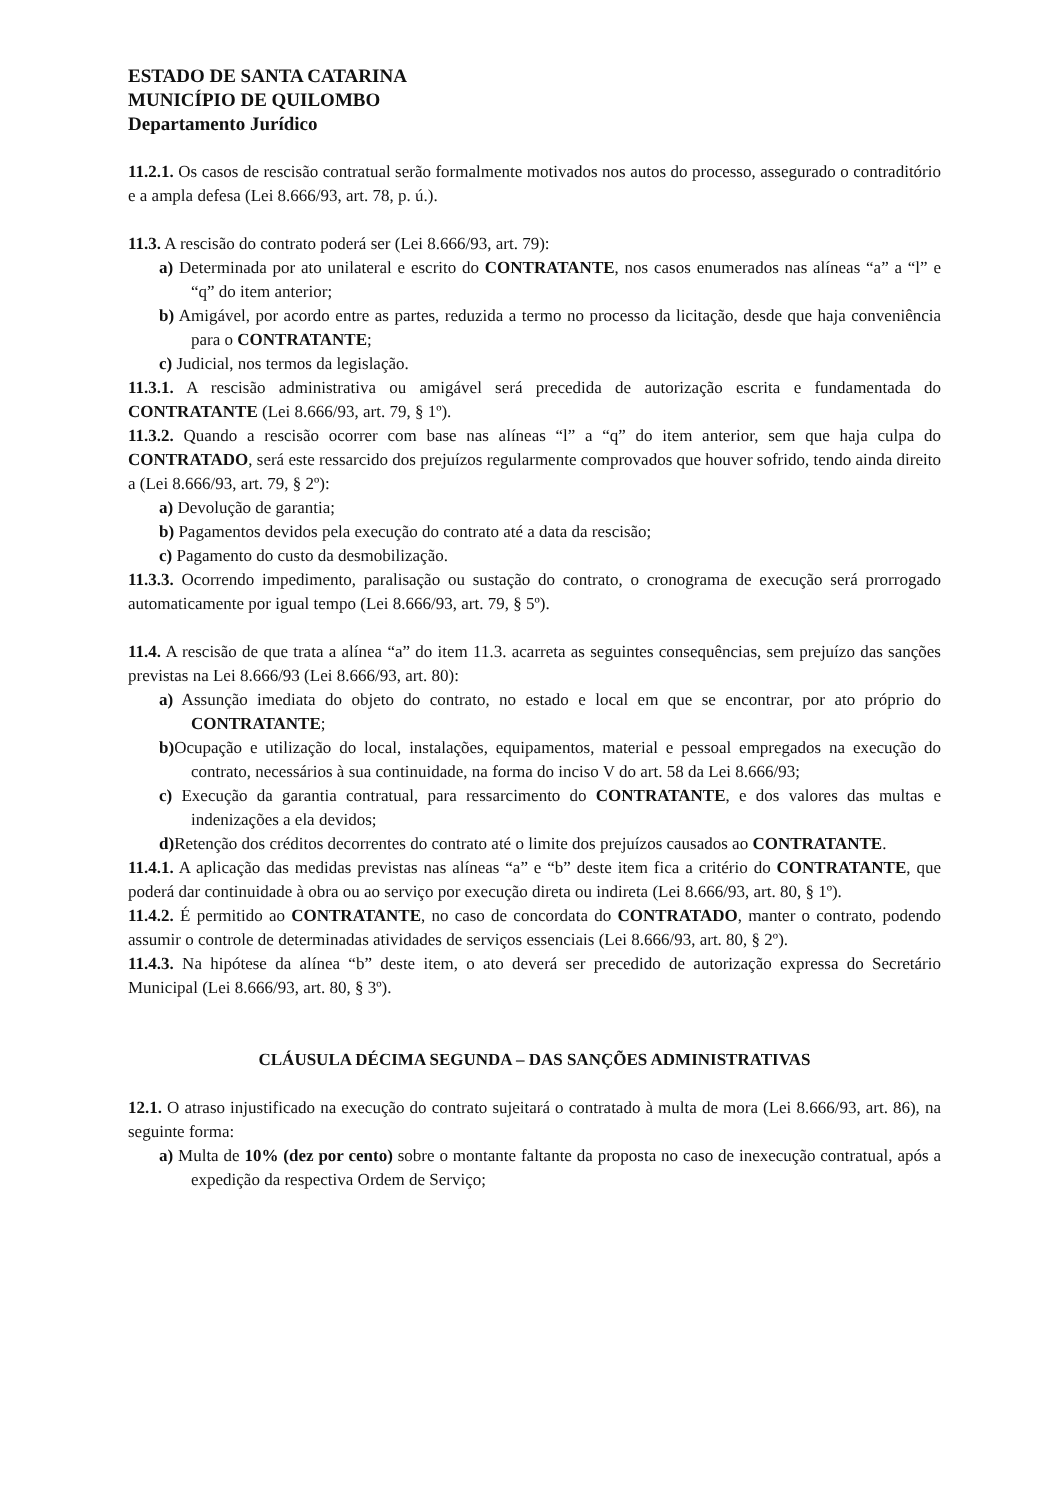ESTADO DE SANTA CATARINA
MUNICÍPIO DE QUILOMBO
Departamento Jurídico
11.2.1. Os casos de rescisão contratual serão formalmente motivados nos autos do processo, assegurado o contraditório e a ampla defesa (Lei 8.666/93, art. 78, p. ú.).
11.3. A rescisão do contrato poderá ser (Lei 8.666/93, art. 79):
a) Determinada por ato unilateral e escrito do CONTRATANTE, nos casos enumerados nas alíneas “a” a “l” e “q” do item anterior;
b) Amigável, por acordo entre as partes, reduzida a termo no processo da licitação, desde que haja conveniência para o CONTRATANTE;
c) Judicial, nos termos da legislação.
11.3.1. A rescisão administrativa ou amigável será precedida de autorização escrita e fundamentada do CONTRATANTE (Lei 8.666/93, art. 79, § 1º).
11.3.2. Quando a rescisão ocorrer com base nas alíneas “l” a “q” do item anterior, sem que haja culpa do CONTRATADO, será este ressarcido dos prejuízos regularmente comprovados que houver sofrido, tendo ainda direito a (Lei 8.666/93, art. 79, § 2º):
a) Devolução de garantia;
b) Pagamentos devidos pela execução do contrato até a data da rescisão;
c) Pagamento do custo da desmobilização.
11.3.3. Ocorrendo impedimento, paralisação ou sustação do contrato, o cronograma de execução será prorrogado automaticamente por igual tempo (Lei 8.666/93, art. 79, § 5º).
11.4. A rescisão de que trata a alínea “a” do item 11.3. acarreta as seguintes consequências, sem prejuízo das sanções previstas na Lei 8.666/93 (Lei 8.666/93, art. 80):
a) Assunção imediata do objeto do contrato, no estado e local em que se encontrar, por ato próprio do CONTRATANTE;
b) Ocupação e utilização do local, instalações, equipamentos, material e pessoal empregados na execução do contrato, necessários à sua continuidade, na forma do inciso V do art. 58 da Lei 8.666/93;
c) Execução da garantia contratual, para ressarcimento do CONTRATANTE, e dos valores das multas e indenizações a ela devidos;
d) Retenção dos créditos decorrentes do contrato até o limite dos prejuízos causados ao CONTRATANTE.
11.4.1. A aplicação das medidas previstas nas alíneas “a” e “b” deste item fica a critério do CONTRATANTE, que poderá dar continuidade à obra ou ao serviço por execução direta ou indireta (Lei 8.666/93, art. 80, § 1º).
11.4.2. É permitido ao CONTRATANTE, no caso de concordata do CONTRATADO, manter o contrato, podendo assumir o controle de determinadas atividades de serviços essenciais (Lei 8.666/93, art. 80, § 2º).
11.4.3. Na hipótese da alínea “b” deste item, o ato deverá ser precedido de autorização expressa do Secretário Municipal (Lei 8.666/93, art. 80, § 3º).
CLÁUSULA DÉCIMA SEGUNDA – DAS SANÇÕES ADMINISTRATIVAS
12.1. O atraso injustificado na execução do contrato sujeitará o contratado à multa de mora (Lei 8.666/93, art. 86), na seguinte forma:
a) Multa de 10% (dez por cento) sobre o montante faltante da proposta no caso de inexecução contratual, após a expedição da respectiva Ordem de Serviço;